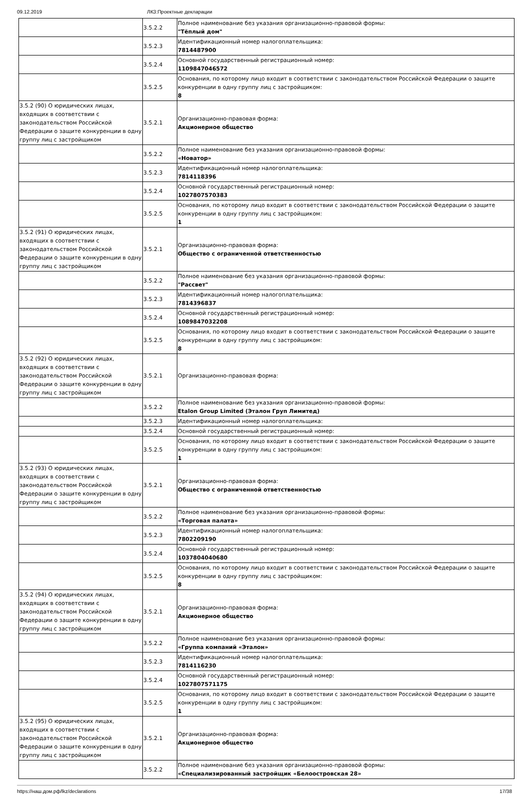09.12.2019 ЛКЗ:Проектные декларации
| | 3.5.2.2 | Полное наименование без указания организационно-правовой формы: "Тёплый дом" |
| | 3.5.2.3 | Идентификационный номер налогоплательщика: 7814487900 |
| | 3.5.2.4 | Основной государственный регистрационный номер: 1109847046572 |
| | 3.5.2.5 | Основания, по которому лицо входит в соответствии с законодательством Российской Федерации о защите конкуренции в одну группу лиц с застройщиком: 8 |
| 3.5.2 (90) О юридических лицах, входящих в соответствии с законодательством Российской Федерации о защите конкуренции в одну группу лиц с застройщиком | 3.5.2.1 | Организационно-правовая форма: Акционерное общество |
| | 3.5.2.2 | Полное наименование без указания организационно-правовой формы: «Новатор» |
| | 3.5.2.3 | Идентификационный номер налогоплательщика: 7814118396 |
| | 3.5.2.4 | Основной государственный регистрационный номер: 1027807570383 |
| | 3.5.2.5 | Основания, по которому лицо входит в соответствии с законодательством Российской Федерации о защите конкуренции в одну группу лиц с застройщиком: 1 |
| 3.5.2 (91) О юридических лицах, входящих в соответствии с законодательством Российской Федерации о защите конкуренции в одну группу лиц с застройщиком | 3.5.2.1 | Организационно-правовая форма: Общество с ограниченной ответственностью |
| | 3.5.2.2 | Полное наименование без указания организационно-правовой формы: "Рассвет" |
| | 3.5.2.3 | Идентификационный номер налогоплательщика: 7814396837 |
| | 3.5.2.4 | Основной государственный регистрационный номер: 1089847032208 |
| | 3.5.2.5 | Основания, по которому лицо входит в соответствии с законодательством Российской Федерации о защите конкуренции в одну группу лиц с застройщиком: 8 |
| 3.5.2 (92) О юридических лицах, входящих в соответствии с законодательством Российской Федерации о защите конкуренции в одну группу лиц с застройщиком | 3.5.2.1 | Организационно-правовая форма: |
| | 3.5.2.2 | Полное наименование без указания организационно-правовой формы: Etalon Group Limited (Эталон Груп Лимитед) |
| | 3.5.2.3 | Идентификационный номер налогоплательщика: |
| | 3.5.2.4 | Основной государственный регистрационный номер: |
| | 3.5.2.5 | Основания, по которому лицо входит в соответствии с законодательством Российской Федерации о защите конкуренции в одну группу лиц с застройщиком: 1 |
| 3.5.2 (93) О юридических лицах, входящих в соответствии с законодательством Российской Федерации о защите конкуренции в одну группу лиц с застройщиком | 3.5.2.1 | Организационно-правовая форма: Общество с ограниченной ответственностью |
| | 3.5.2.2 | Полное наименование без указания организационно-правовой формы: «Торговая палата» |
| | 3.5.2.3 | Идентификационный номер налогоплательщика: 7802209190 |
| | 3.5.2.4 | Основной государственный регистрационный номер: 1037804040680 |
| | 3.5.2.5 | Основания, по которому лицо входит в соответствии с законодательством Российской Федерации о защите конкуренции в одну группу лиц с застройщиком: 8 |
| 3.5.2 (94) О юридических лицах, входящих в соответствии с законодательством Российской Федерации о защите конкуренции в одну группу лиц с застройщиком | 3.5.2.1 | Организационно-правовая форма: Акционерное общество |
| | 3.5.2.2 | Полное наименование без указания организационно-правовой формы: «Группа компаний «Эталон» |
| | 3.5.2.3 | Идентификационный номер налогоплательщика: 7814116230 |
| | 3.5.2.4 | Основной государственный регистрационный номер: 1027807571175 |
| | 3.5.2.5 | Основания, по которому лицо входит в соответствии с законодательством Российской Федерации о защите конкуренции в одну группу лиц с застройщиком: 1 |
| 3.5.2 (95) О юридических лицах, входящих в соответствии с законодательством Российской Федерации о защите конкуренции в одну группу лиц с застройщиком | 3.5.2.1 | Организационно-правовая форма: Акционерное общество |
| | 3.5.2.2 | Полное наименование без указания организационно-правовой формы: «Специализированный застройщик «Белоостровская 28» |
https://наш.дом.рф/lkz/declarations 17/38